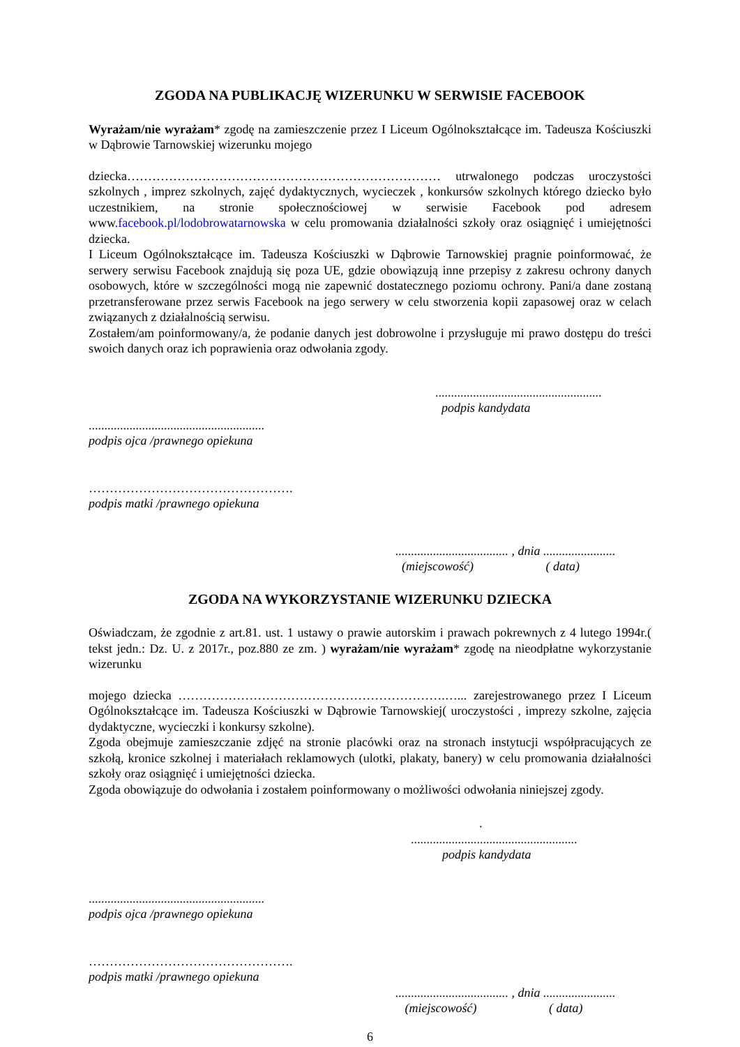ZGODA NA PUBLIKACJĘ WIZERUNKU W SERWISIE FACEBOOK
Wyrażam/nie wyrażam* zgodę na zamieszczenie przez I Liceum Ogólnokształcące im. Tadeusza Kościuszki w Dąbrowie Tarnowskiej wizerunku mojego
dziecka………………………………………………………………… utrwalonego podczas uroczystości szkolnych , imprez szkolnych, zajęć dydaktycznych, wycieczek , konkursów szkolnych którego dziecko było uczestnikiem, na stronie społecznościowej w serwisie Facebook pod adresem www.facebook.pl/lodobrowatarnowska w celu promowania działalności szkoły oraz osiągnięć i umiejętności dziecka.
I Liceum Ogólnokształcące im. Tadeusza Kościuszki w Dąbrowie Tarnowskiej pragnie poinformować, że serwery serwisu Facebook znajdują się poza UE, gdzie obowiązują inne przepisy z zakresu ochrony danych osobowych, które w szczególności mogą nie zapewnić dostatecznego poziomu ochrony. Pani/a dane zostaną przetransferowane przez serwis Facebook na jego serwery w celu stworzenia kopii zapasowej oraz w celach związanych z działalnością serwisu.
Zostałem/am poinformowany/a, że podanie danych jest dobrowolne i przysługuje mi prawo dostępu do treści swoich danych oraz ich poprawienia oraz odwołania zgody.
.....................................................
podpis kandydata
........................................................
podpis ojca /prawnego opiekuna
………………………………………….
podpis matki /prawnego opiekuna
.................................... , dnia .......................
(miejscowość) ( data)
ZGODA NA WYKORZYSTANIE WIZERUNKU DZIECKA
Oświadczam, że zgodnie z art.81. ust. 1 ustawy o prawie autorskim i prawach pokrewnych z 4 lutego 1994r.( tekst jedn.: Dz. U. z 2017r., poz.880 ze zm. ) wyrażam/nie wyrażam* zgodę na nieodpłatne wykorzystanie wizerunku
mojego dziecka ……………………………………………………….…... zarejestrowanego przez I Liceum Ogólnokształcące im. Tadeusza Kościuszki w Dąbrowie Tarnowskiej( uroczystości , imprezy szkolne, zajęcia dydaktyczne, wycieczki i konkursy szkolne).
Zgoda obejmuje zamieszczanie zdjęć na stronie placówki oraz na stronach instytucji współpracujących ze szkołą, kronice szkolnej i materiałach reklamowych (ulotki, plakaty, banery) w celu promowania działalności szkoły oraz osiągnięć i umiejętności dziecka.
Zgoda obowiązuje do odwołania i zostałem poinformowany o możliwości odwołania niniejszej zgody.
.
.....................................................
podpis kandydata
........................................................
podpis ojca /prawnego opiekuna
………………………………………….
podpis matki /prawnego opiekuna
.................................... , dnia .......................
(miejscowość) ( data)
6